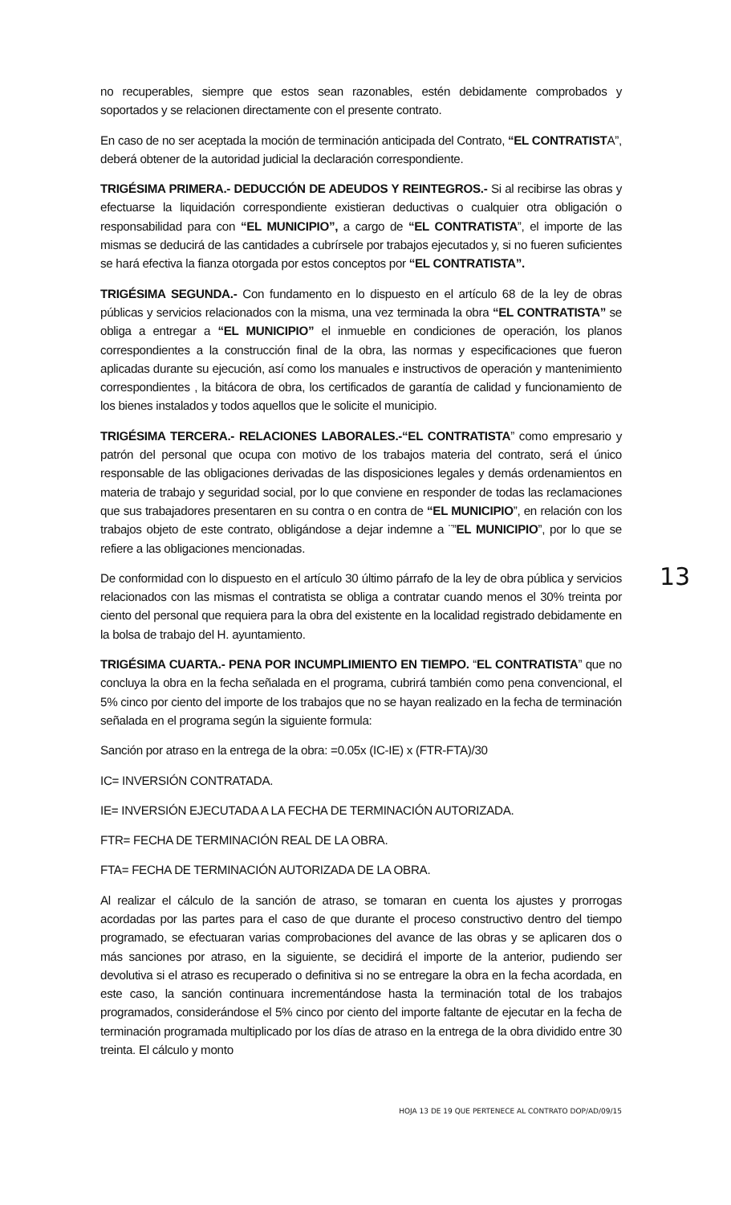no recuperables, siempre que estos sean razonables, estén debidamente comprobados y soportados y se relacionen directamente con el presente contrato.
En caso de no ser aceptada la moción de terminación anticipada del Contrato, “EL CONTRATISTA”, deberá obtener de la autoridad judicial la declaración correspondiente.
TRIGÉSIMA PRIMERA.- DEDUCCIÓN DE ADEUDOS Y REINTEGROS.- Si al recibirse las obras y efectuarse la liquidación correspondiente existieran deductivas o cualquier otra obligación o responsabilidad para con “EL MUNICIPIO”, a cargo de “EL CONTRATISTA”, el importe de las mismas se deducirá de las cantidades a cubrírsele por trabajos ejecutados y, si no fueren suficientes se hará efectiva la fianza otorgada por estos conceptos por “EL CONTRATISTA”.
TRIGÉSIMA SEGUNDA.- Con fundamento en lo dispuesto en el artículo 68 de la ley de obras públicas y servicios relacionados con la misma, una vez terminada la obra “EL CONTRATISTA” se obliga a entregar a “EL MUNICIPIO” el inmueble en condiciones de operación, los planos correspondientes a la construcción final de la obra, las normas y especificaciones que fueron aplicadas durante su ejecución, así como los manuales e instructivos de operación y mantenimiento correspondientes , la bitácora de obra, los certificados de garantía de calidad y funcionamiento de los bienes instalados y todos aquellos que le solicite el municipio.
TRIGÉSIMA TERCERA.- RELACIONES LABORALES.-“EL CONTRATISTA” como empresario y patrón del personal que ocupa con motivo de los trabajos materia del contrato, será el único responsable de las obligaciones derivadas de las disposiciones legales y demás ordenamientos en materia de trabajo y seguridad social, por lo que conviene en responder de todas las reclamaciones que sus trabajadores presentaren en su contra o en contra de “EL MUNICIPIO”, en relación con los trabajos objeto de este contrato, obligándose a dejar indemne a ¨”EL MUNICIPIO”, por lo que se refiere a las obligaciones mencionadas.
De conformidad con lo dispuesto en el artículo 30 último párrafo de la ley de obra pública y servicios relacionados con las mismas el contratista se obliga a contratar cuando menos el 30% treinta por ciento del personal que requiera para la obra del existente en la localidad registrado debidamente en la bolsa de trabajo del H. ayuntamiento.
TRIGÉSIMA CUARTA.- PENA POR INCUMPLIMIENTO EN TIEMPO. “EL CONTRATISTA” que no concluya la obra en la fecha señalada en el programa, cubrirá también como pena convencional, el 5% cinco por ciento del importe de los trabajos que no se hayan realizado en la fecha de terminación señalada en el programa según la siguiente formula:
Sanción por atraso en la entrega de la obra: =0.05x (IC-IE) x (FTR-FTA)/30
IC= INVERSIÓN CONTRATADA.
IE= INVERSIÓN EJECUTADA A LA FECHA DE TERMINACIÓN AUTORIZADA.
FTR= FECHA DE TERMINACIÓN REAL DE LA OBRA.
FTA= FECHA DE TERMINACIÓN AUTORIZADA DE LA OBRA.
Al realizar el cálculo de la sanción de atraso, se tomaran en cuenta los ajustes y prorrogas acordadas por las partes para el caso de que durante el proceso constructivo dentro del tiempo programado, se efectuaran varias comprobaciones del avance de las obras y se aplicaren dos o más sanciones por atraso, en la siguiente, se decidirá el importe de la anterior, pudiendo ser devolutiva si el atraso es recuperado o definitiva si no se entregare la obra en la fecha acordada, en este caso, la sanción continuara incrementándose hasta la terminación total de los trabajos programados, considerándose el 5% cinco por ciento del importe faltante de ejecutar en la fecha de terminación programada multiplicado por los días de atraso en la entrega de la obra dividido entre 30 treinta. El cálculo y monto
13
HOJA 13 DE 19 QUE PERTENECE AL CONTRATO DOP/AD/09/15